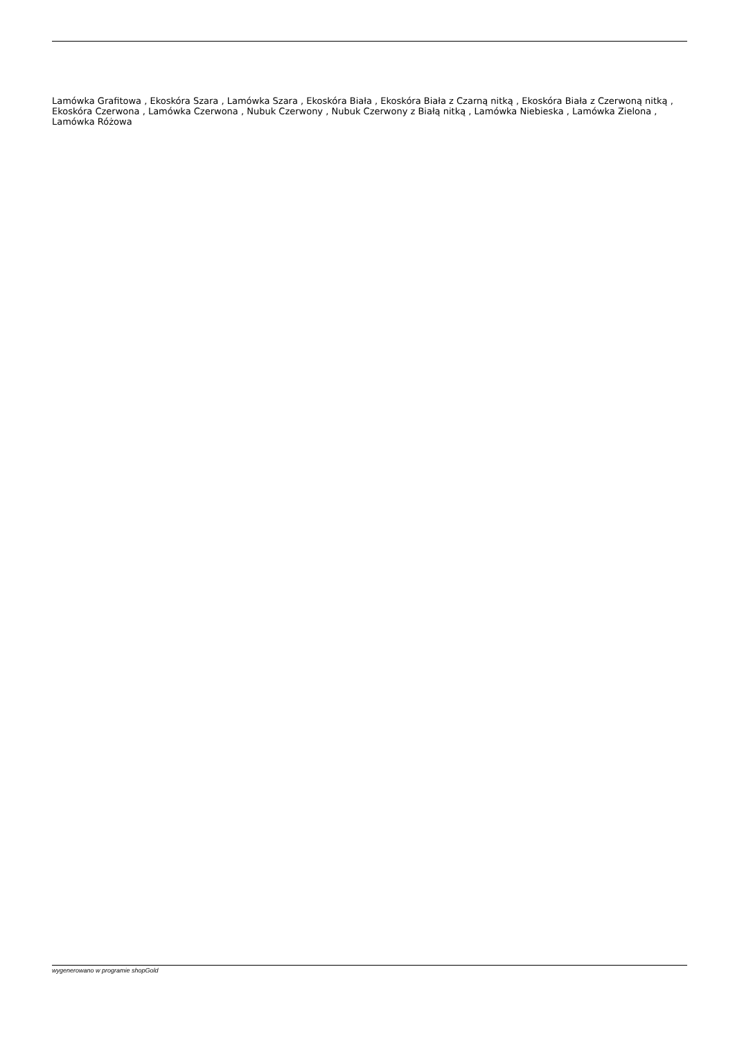Lamówka Grafitowa , Ekoskóra Szara , Lamówka Szara , Ekoskóra Biała , Ekoskóra Biała z Czarną nitką , Ekoskóra Biała z Czerwoną nitką , Ekoskóra Czerwona , Lamówka Czerwona , Nubuk Czerwony , Nubuk Czerwony z Białą nitką , Lamówka Niebieska , Lamówka Zielona , Lamówka Różowa
wygenerowano w programie shopGold